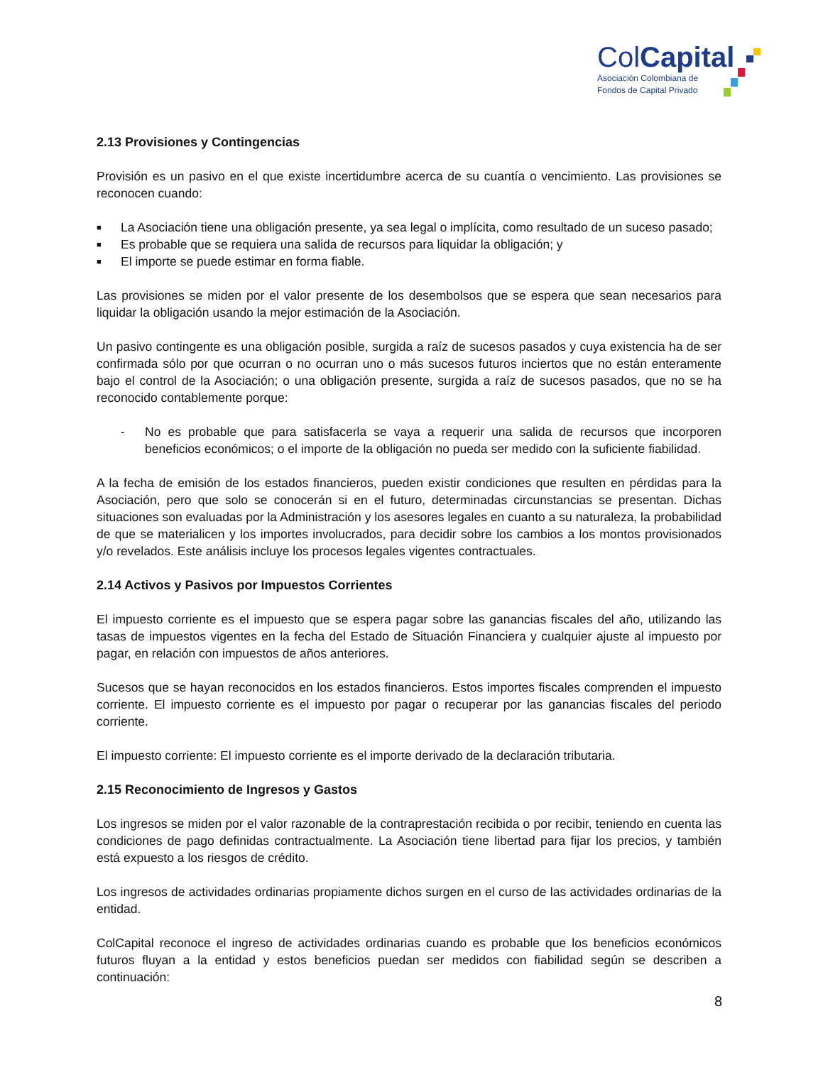ColCapital
Asociación Colombiana de
Fondos de Capital Privado
2.13 Provisiones y Contingencias
Provisión es un pasivo en el que existe incertidumbre acerca de su cuantía o vencimiento. Las provisiones se reconocen cuando:
■ La Asociación tiene una obligación presente, ya sea legal o implícita, como resultado de un suceso pasado;
■ Es probable que se requiera una salida de recursos para liquidar la obligación; y
■ El importe se puede estimar en forma fiable.
Las provisiones se miden por el valor presente de los desembolsos que se espera que sean necesarios para liquidar la obligación usando la mejor estimación de la Asociación.
Un pasivo contingente es una obligación posible, surgida a raíz de sucesos pasados y cuya existencia ha de ser confirmada sólo por que ocurran o no ocurran uno o más sucesos futuros inciertos que no están enteramente bajo el control de la Asociación; o una obligación presente, surgida a raíz de sucesos pasados, que no se ha reconocido contablemente porque:
- No es probable que para satisfacerla se vaya a requerir una salida de recursos que incorporen beneficios económicos; o el importe de la obligación no pueda ser medido con la suficiente fiabilidad.
A la fecha de emisión de los estados financieros, pueden existir condiciones que resulten en pérdidas para la Asociación, pero que solo se conocerán si en el futuro, determinadas circunstancias se presentan. Dichas situaciones son evaluadas por la Administración y los asesores legales en cuanto a su naturaleza, la probabilidad de que se materialicen y los importes involucrados, para decidir sobre los cambios a los montos provisionados y/o revelados. Este análisis incluye los procesos legales vigentes contractuales.
2.14 Activos y Pasivos por Impuestos Corrientes
El impuesto corriente es el impuesto que se espera pagar sobre las ganancias fiscales del año, utilizando las tasas de impuestos vigentes en la fecha del Estado de Situación Financiera y cualquier ajuste al impuesto por pagar, en relación con impuestos de años anteriores.
Sucesos que se hayan reconocidos en los estados financieros. Estos importes fiscales comprenden el impuesto corriente. El impuesto corriente es el impuesto por pagar o recuperar por las ganancias fiscales del periodo corriente.
El impuesto corriente: El impuesto corriente es el importe derivado de la declaración tributaria.
2.15 Reconocimiento de Ingresos y Gastos
Los ingresos se miden por el valor razonable de la contraprestación recibida o por recibir, teniendo en cuenta las condiciones de pago definidas contractualmente. La Asociación tiene libertad para fijar los precios, y también está expuesto a los riesgos de crédito.
Los ingresos de actividades ordinarias propiamente dichos surgen en el curso de las actividades ordinarias de la entidad.
ColCapital reconoce el ingreso de actividades ordinarias cuando es probable que los beneficios económicos futuros fluyan a la entidad y estos beneficios puedan ser medidos con fiabilidad según se describen a continuación:
8